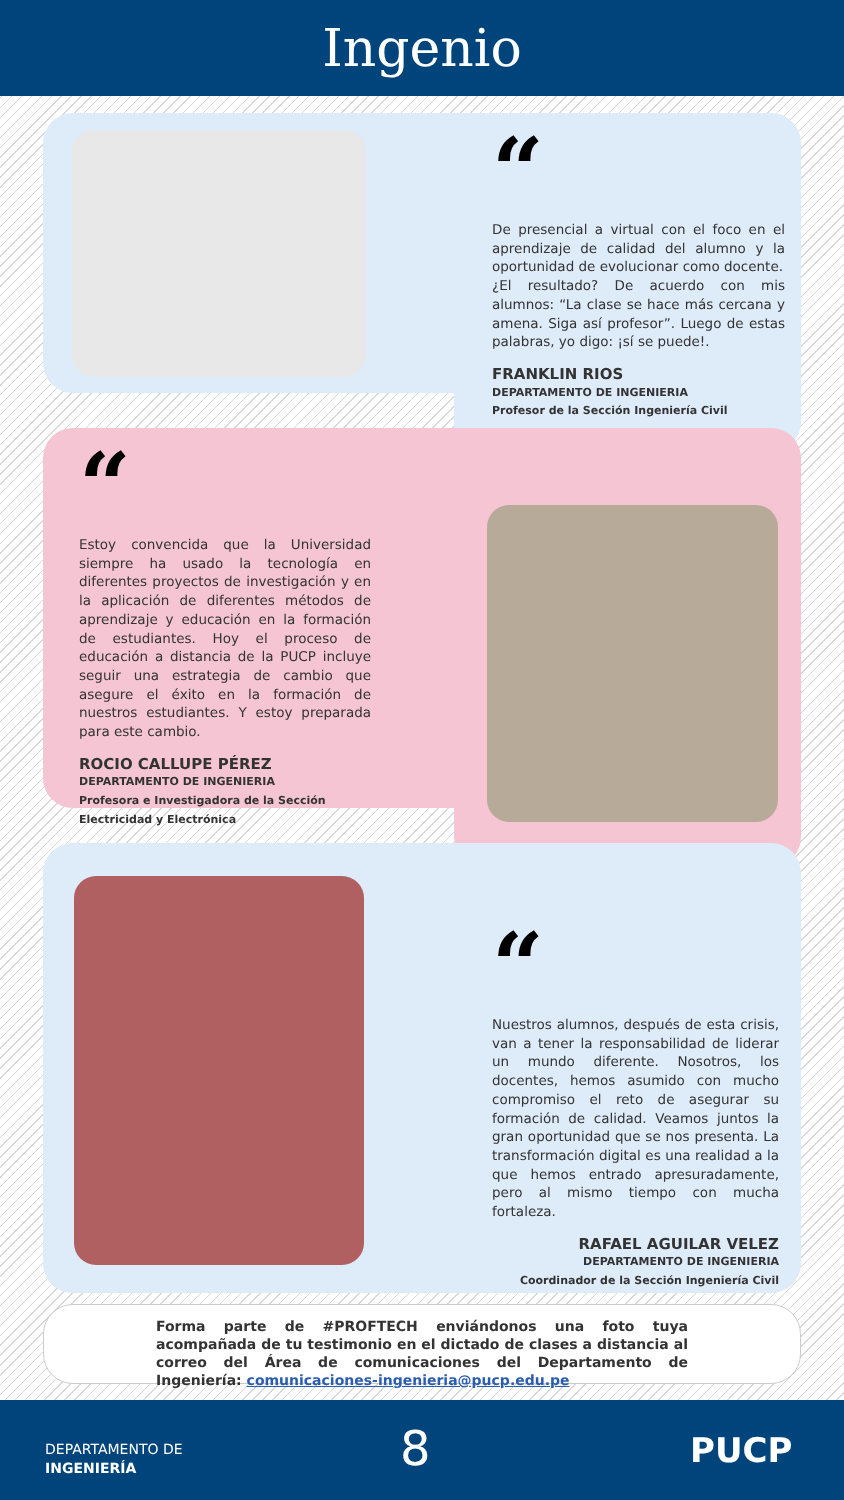Ingenio
“
De presencial a virtual con el foco en el aprendizaje de calidad del alumno y la oportunidad de evolucionar como docente.
¿El resultado? De acuerdo con mis alumnos: “La clase se hace más cercana y amena. Siga así profesor”. Luego de estas palabras, yo digo: ¡sí se puede!.
FRANKLIN RIOS
DEPARTAMENTO DE INGENIERIA
Profesor de la Sección Ingeniería Civil
“
Estoy convencida que la Universidad siempre ha usado la tecnología en diferentes proyectos de investigación y en la aplicación de diferentes métodos de aprendizaje y educación en la formación de estudiantes. Hoy el proceso de educación a distancia de la PUCP incluye seguir una estrategia de cambio que asegure el éxito en la formación de nuestros estudiantes. Y estoy preparada para este cambio.
ROCIO CALLUPE PÉREZ
DEPARTAMENTO DE INGENIERIA
Profesora e Investigadora de la Sección Electricidad y Electrónica
“
Nuestros alumnos, después de esta crisis, van a tener la responsabilidad de liderar un mundo diferente. Nosotros, los docentes, hemos asumido con mucho compromiso el reto de asegurar su formación de calidad. Veamos juntos la gran oportunidad que se nos presenta. La transformación digital es una realidad a la que hemos entrado apresuradamente, pero al mismo tiempo con mucha fortaleza.
RAFAEL AGUILAR VELEZ
DEPARTAMENTO DE INGENIERIA
Coordinador de la Sección Ingeniería Civil
Forma parte de #PROFTECH enviándonos una foto tuya acompañada de tu testimonio en el dictado de clases a distancia al correo del Área de comunicaciones del Departamento de Ingeniería: comunicaciones-ingenieria@pucp.edu.pe
DEPARTAMENTO DE
INGENIERÍA
8 PUCP